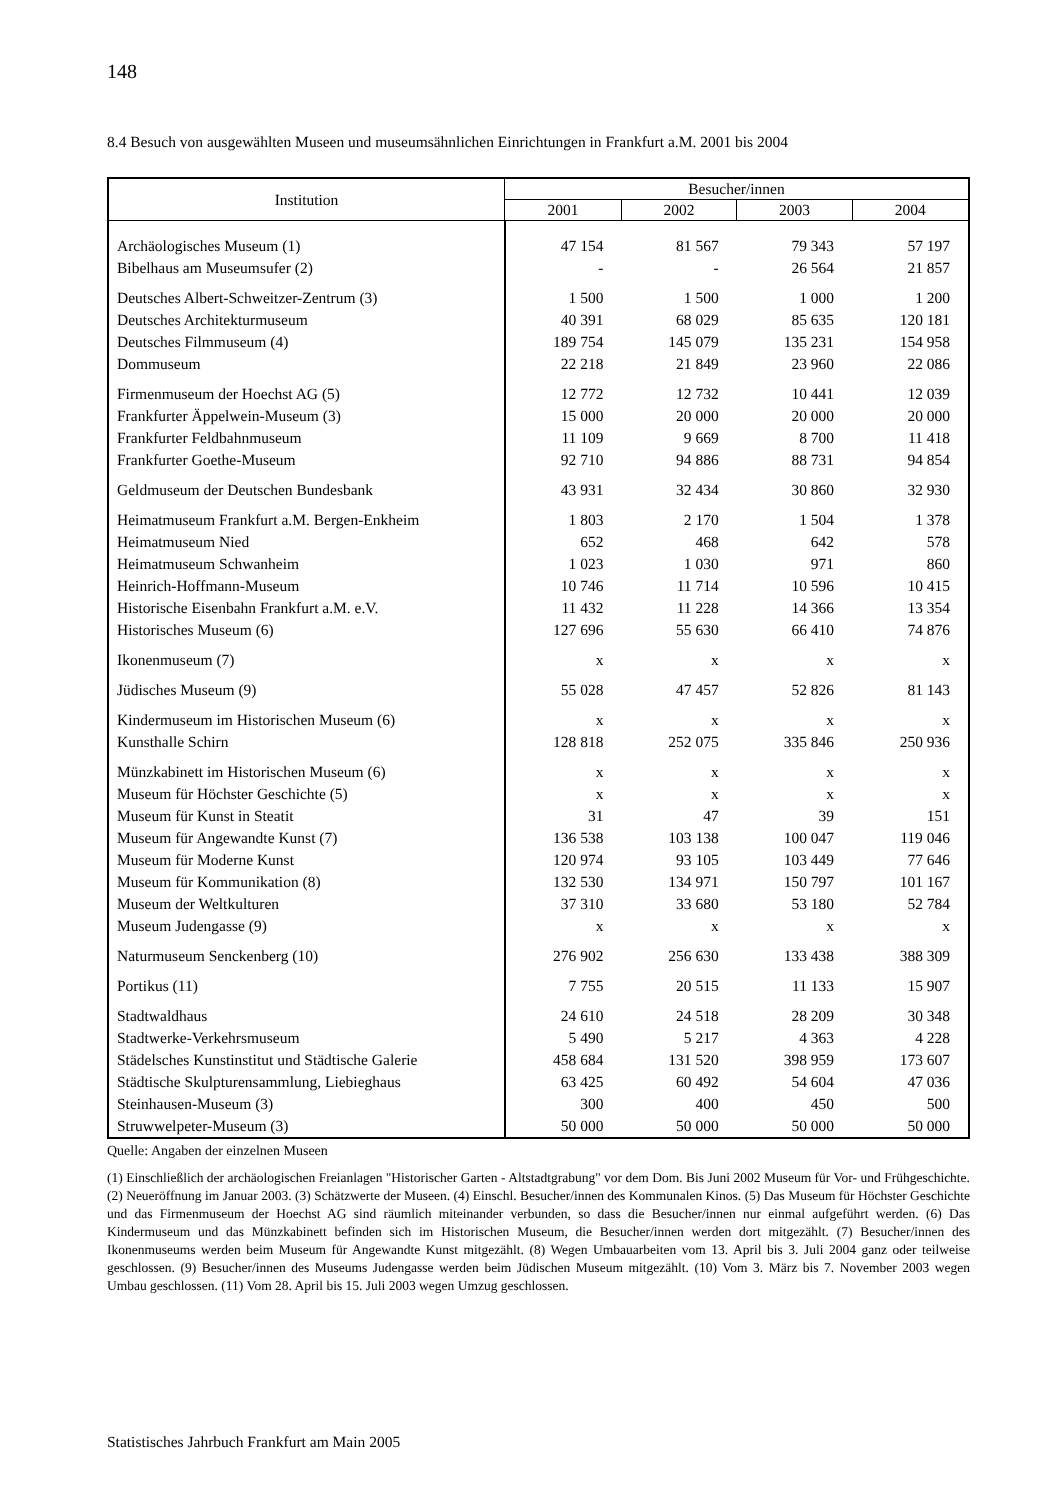148
8.4 Besuch von ausgewählten Museen und museumsähnlichen Einrichtungen in Frankfurt a.M. 2001 bis 2004
| Institution | Besucher/innen | | | |
| --- | --- | --- | --- | --- |
| | 2001 | 2002 | 2003 | 2004 |
| Archäologisches Museum (1) | 47 154 | 81 567 | 79 343 | 57 197 |
| Bibelhaus am Museumsufer (2) | - | - | 26 564 | 21 857 |
| Deutsches Albert-Schweitzer-Zentrum (3) | 1 500 | 1 500 | 1 000 | 1 200 |
| Deutsches Architekturmuseum | 40 391 | 68 029 | 85 635 | 120 181 |
| Deutsches Filmmuseum (4) | 189 754 | 145 079 | 135 231 | 154 958 |
| Dommuseum | 22 218 | 21 849 | 23 960 | 22 086 |
| Firmenmuseum der Hoechst AG (5) | 12 772 | 12 732 | 10 441 | 12 039 |
| Frankfurter Äppelwein-Museum (3) | 15 000 | 20 000 | 20 000 | 20 000 |
| Frankfurter Feldbahnmuseum | 11 109 | 9 669 | 8 700 | 11 418 |
| Frankfurter Goethe-Museum | 92 710 | 94 886 | 88 731 | 94 854 |
| Geldmuseum der Deutschen Bundesbank | 43 931 | 32 434 | 30 860 | 32 930 |
| Heimatmuseum Frankfurt a.M. Bergen-Enkheim | 1 803 | 2 170 | 1 504 | 1 378 |
| Heimatmuseum Nied | 652 | 468 | 642 | 578 |
| Heimatmuseum Schwanheim | 1 023 | 1 030 | 971 | 860 |
| Heinrich-Hoffmann-Museum | 10 746 | 11 714 | 10 596 | 10 415 |
| Historische Eisenbahn Frankfurt a.M. e.V. | 11 432 | 11 228 | 14 366 | 13 354 |
| Historisches Museum (6) | 127 696 | 55 630 | 66 410 | 74 876 |
| Ikonenmuseum (7) | x | x | x | x |
| Jüdisches Museum (9) | 55 028 | 47 457 | 52 826 | 81 143 |
| Kindermuseum im Historischen Museum (6) | x | x | x | x |
| Kunsthalle Schirn | 128 818 | 252 075 | 335 846 | 250 936 |
| Münzkabinett im Historischen Museum (6) | x | x | x | x |
| Museum für Höchster Geschichte (5) | x | x | x | x |
| Museum für Kunst in Steatit | 31 | 47 | 39 | 151 |
| Museum für Angewandte Kunst (7) | 136 538 | 103 138 | 100 047 | 119 046 |
| Museum für Moderne Kunst | 120 974 | 93 105 | 103 449 | 77 646 |
| Museum für Kommunikation (8) | 132 530 | 134 971 | 150 797 | 101 167 |
| Museum der Weltkulturen | 37 310 | 33 680 | 53 180 | 52 784 |
| Museum Judengasse (9) | x | x | x | x |
| Naturmuseum Senckenberg (10) | 276 902 | 256 630 | 133 438 | 388 309 |
| Portikus (11) | 7 755 | 20 515 | 11 133 | 15 907 |
| Stadtwaldhaus | 24 610 | 24 518 | 28 209 | 30 348 |
| Stadtwerke-Verkehrsmuseum | 5 490 | 5 217 | 4 363 | 4 228 |
| Städelsches Kunstinstitut und Städtische Galerie | 458 684 | 131 520 | 398 959 | 173 607 |
| Städtische Skulpturensammlung, Liebieghaus | 63 425 | 60 492 | 54 604 | 47 036 |
| Steinhausen-Museum (3) | 300 | 400 | 450 | 500 |
| Struwwelpeter-Museum (3) | 50 000 | 50 000 | 50 000 | 50 000 |
Quelle: Angaben der einzelnen Museen
(1) Einschließlich der archäologischen Freianlagen "Historischer Garten - Altstadtgrabung" vor dem Dom. Bis Juni 2002 Museum für Vor- und Frühgeschichte. (2) Neueröffnung im Januar 2003. (3) Schätzwerte der Museen. (4) Einschl. Besucher/innen des Kommunalen Kinos. (5) Das Museum für Höchster Geschichte und das Firmenmuseum der Hoechst AG sind räumlich miteinander verbunden, so dass die Besucher/innen nur einmal aufgeführt werden. (6) Das Kindermuseum und das Münzkabinett befinden sich im Historischen Museum, die Besucher/innen werden dort mitgezählt. (7) Besucher/innen des Ikonenmuseums werden beim Museum für Angewandte Kunst mitgezählt. (8) Wegen Umbauarbeiten vom 13. April bis 3. Juli 2004 ganz oder teilweise geschlossen. (9) Besucher/innen des Museums Judengasse werden beim Jüdischen Museum mitgezählt. (10) Vom 3. März bis 7. November 2003 wegen Umbau geschlossen. (11) Vom 28. April bis 15. Juli 2003 wegen Umzug geschlossen.
Statistisches Jahrbuch Frankfurt am Main 2005